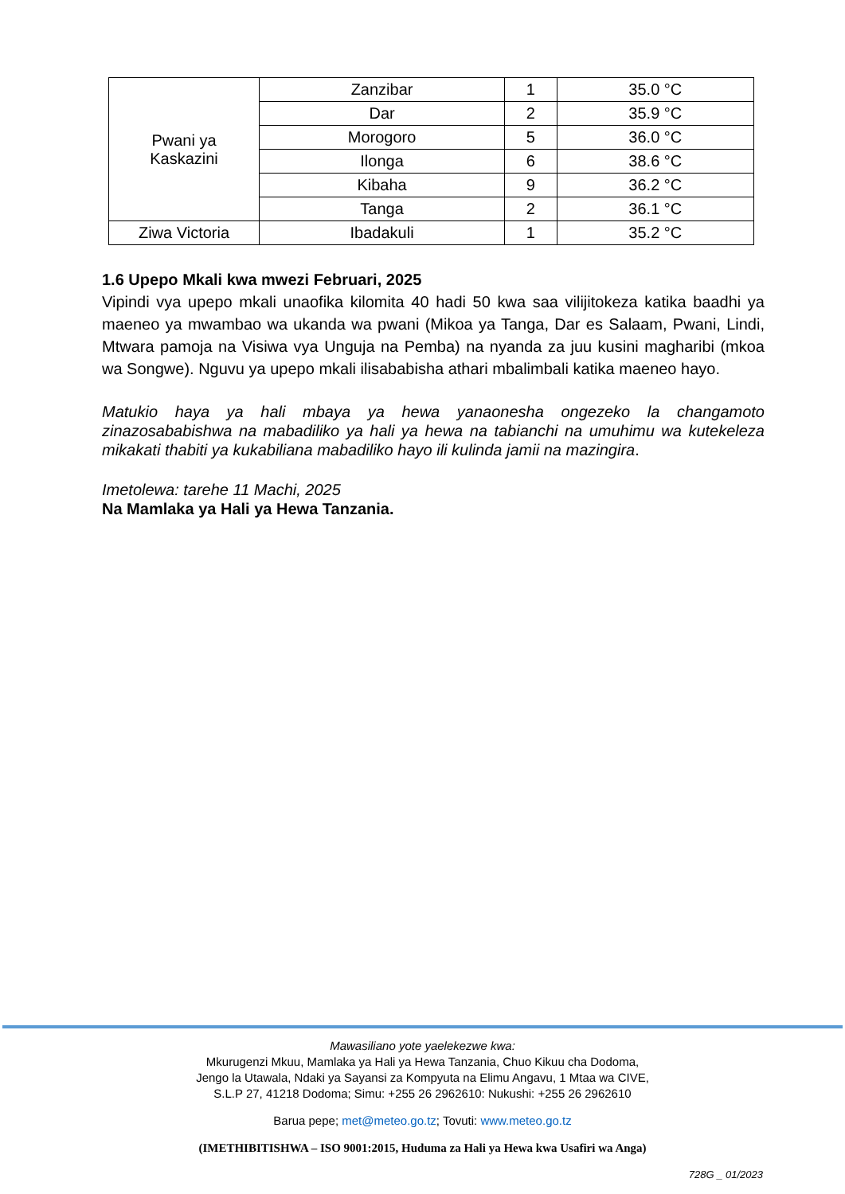| Pwani ya Kaskazini | Zanzibar | 1 | 35.0 °C |
| | Dar | 2 | 35.9 °C |
| | Morogoro | 5 | 36.0 °C |
| | Ilonga | 6 | 38.6 °C |
| | Kibaha | 9 | 36.2 °C |
| | Tanga | 2 | 36.1 °C |
| Ziwa Victoria | Ibadakuli | 1 | 35.2 °C |
1.6 Upepo Mkali kwa mwezi Februari, 2025
Vipindi vya upepo mkali unaofika kilomita 40 hadi 50 kwa saa vilijitokeza katika baadhi ya maeneo ya mwambao wa ukanda wa pwani (Mikoa ya Tanga, Dar es Salaam, Pwani, Lindi, Mtwara pamoja na Visiwa vya Unguja na Pemba) na nyanda za juu kusini magharibi (mkoa wa Songwe). Nguvu ya upepo mkali ilisababisha athari mbalimbali katika maeneo hayo.
Matukio haya ya hali mbaya ya hewa yanaonesha ongezeko la changamoto zinazosababishwa na mabadiliko ya hali ya hewa na tabianchi na umuhimu wa kutekeleza mikakati thabiti ya kukabiliana mabadiliko hayo ili kulinda jamii na mazingira.
Imetolewa: tarehe 11 Machi, 2025
Na Mamlaka ya Hali ya Hewa Tanzania.
Mawasiliano yote yaelekezwe kwa:
Mkurugenzi Mkuu, Mamlaka ya Hali ya Hewa Tanzania, Chuo Kikuu cha Dodoma,
Jengo la Utawala, Ndaki ya Sayansi za Kompyuta na Elimu Angavu, 1 Mtaa wa CIVE,
S.L.P 27, 41218 Dodoma; Simu: +255 26 2962610: Nukushi: +255 26 2962610
Barua pepe; met@meteo.go.tz; Tovuti: www.meteo.go.tz
(IMETHIBITISHWA – ISO 9001:2015, Huduma za Hali ya Hewa kwa Usafiri wa Anga)
728G _ 01/2023